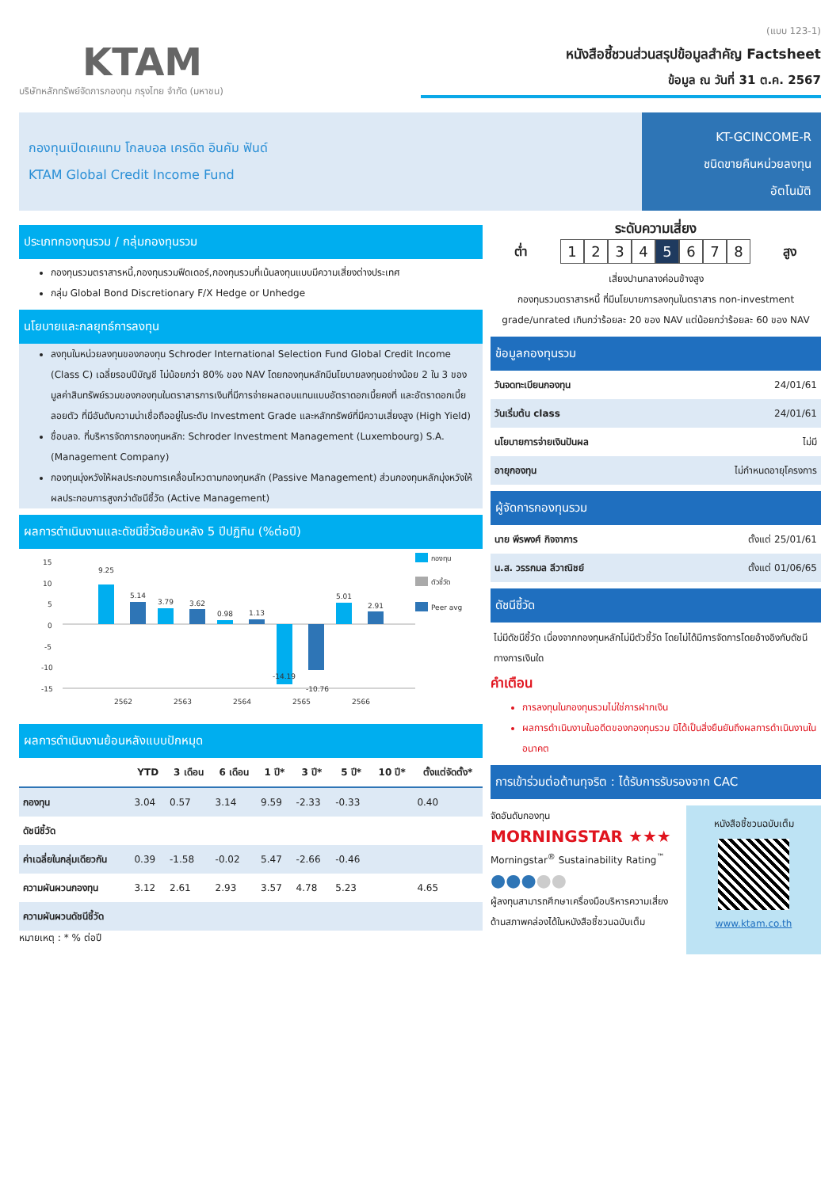KTAM
บริษัทหลักทรัพย์จัดการกองทุน กรุงไทย จำกัด (มหาชน)
(แบบ 123-1)
หนังสือชี้ชวนส่วนสรุปข้อมูลสำคัญ Factsheet
ข้อมูล ณ วันที่ 31 ต.ค. 2567
กองทุนเปิดเคแทม โกลบอล เครดิต อินคัม ฟันด์
KTAM Global Credit Income Fund
KT-GCINCOME-R
ชนิดขายคืนหน่วยลงทุน
อัตโนมัติ
ประเภทกองทุนรวม / กลุ่มกองทุนรวม
กองทุนรวมตราสารหนี้,กองทุนรวมฟีดเดอร์,กองทุนรวมที่เน้นลงทุนแบบมีความเสี่ยงต่างประเทศ
กลุ่ม Global Bond Discretionary F/X Hedge or Unhedge
นโยบายและกลยุทธ์การลงทุน
ลงทุนในหน่วยลงทุนของกองทุน Schroder International Selection Fund Global Credit Income (Class C) เฉลี่ยรอบปีบัญชี ไม่น้อยกว่า 80% ของ NAV โดยกองทุนหลักมีนโยบายลงทุนอย่างน้อย 2 ใน 3 ของมูลค่าสินทรัพย์รวมของกองทุนในตราสารการเงินที่มีการจ่ายผลตอบแทนแบบอัตราดอกเบี้ยคงที่ และอัตราดอกเบี้ยลอยตัว ที่มีอันดับความน่าเชื่อถืออยู่ในระดับ Investment Grade และหลักทรัพย์ที่มีความเสี่ยงสูง (High Yield)
ชื่อบลจ. ที่บริหารจัดการกองทุนหลัก: Schroder Investment Management (Luxembourg) S.A. (Management Company)
กองทุนมุ่งหวังให้ผลประกอบการเคลื่อนไหวตามกองทุนหลัก (Passive Management) ส่วนกองทุนหลักมุ่งหวังให้ผลประกอบการสูงกว่าดัชนีชี้วัด (Active Management)
ผลการดำเนินงานและดัชนีชี้วัดย้อนหลัง 5 ปีปฏิทิน (%ต่อปี)
15
10
5
0
-5
-10
-15
9.25
5.14
3.79
3.62
0.98
1.13
-14.19
-10.76
5.01
2.91
2562
2563
2564
2565
2566
กองทุน
ตัวชี้วัด
Peer avg
ผลการดำเนินงานย้อนหลังแบบปักหมุด
| | YTD | 3 เดือน | 6 เดือน | 1 ปี* | 3 ปี* | 5 ปี* | 10 ปี* | ตั้งแต่จัดตั้ง* |
| --- | --- | --- | --- | --- | --- | --- | --- | --- |
| กองทุน | 3.04 | 0.57 | 3.14 | 9.59 | -2.33 | -0.33 | | 0.40 |
| ดัชนีชี้วัด | | | | | | | | |
| ค่าเฉลี่ยในกลุ่มเดียวกัน | 0.39 | -1.58 | -0.02 | 5.47 | -2.66 | -0.46 | | |
| ความผันผวนกองทุน | 3.12 | 2.61 | 2.93 | 3.57 | 4.78 | 5.23 | | 4.65 |
| ความผันผวนดัชนีชี้วัด | | | | | | | | |
หมายเหตุ : * % ต่อปี
ระดับความเสี่ยง
ต่ำ
12345678
สูง
เสี่ยงปานกลางค่อนข้างสูง
กองทุนรวมตราสารหนี้ ที่มีนโยบายการลงทุนในตราสาร non-investment grade/unrated เกินกว่าร้อยละ 20 ของ NAV แต่น้อยกว่าร้อยละ 60 ของ NAV
ข้อมูลกองทุนรวม
| วันจดทะเบียนกองทุน | 24/01/61 |
| วันเริ่มต้น class | 24/01/61 |
| นโยบายการจ่ายเงินปันผล | ไม่มี |
| อายุกองทุน | ไม่กำหนดอายุโครงการ |
ผู้จัดการกองทุนรวม
| นาย พีรพงศ์ กิจจาการ | ตั้งแต่ 25/01/61 |
| น.ส. วรรกมล ลีวาณิชย์ | ตั้งแต่ 01/06/65 |
ดัชนีชี้วัด
ไม่มีดัชนีชี้วัด เนื่องจากกองทุนหลักไม่มีตัวชี้วัด โดยไม่ได้มีการจัดการโดยอ้างอิงกับดัชนีทางการเงินใด
คำเตือน
การลงทุนในกองทุนรวมไม่ใช่การฝากเงิน
ผลการดำเนินงานในอดีตของกองทุนรวม มิได้เป็นสิ่งยืนยันถึงผลการดำเนินงานในอนาคต
การเข้าร่วมต่อต้านทุจริต : ได้รับการรับรองจาก CAC
จัดอันดับกองทุน
MORNINGSTAR ★★★
Morningstar<sup>®</sup> Sustainability Rating<sup>™</sup>
●●●●●
ผู้ลงทุนสามารถศึกษาเครื่องมือบริหารความเสี่ยงด้านสภาพคล่องได้ในหนังสือชี้ชวนฉบับเต็ม
หนังสือชี้ชวนฉบับเต็ม
www.ktam.co.th